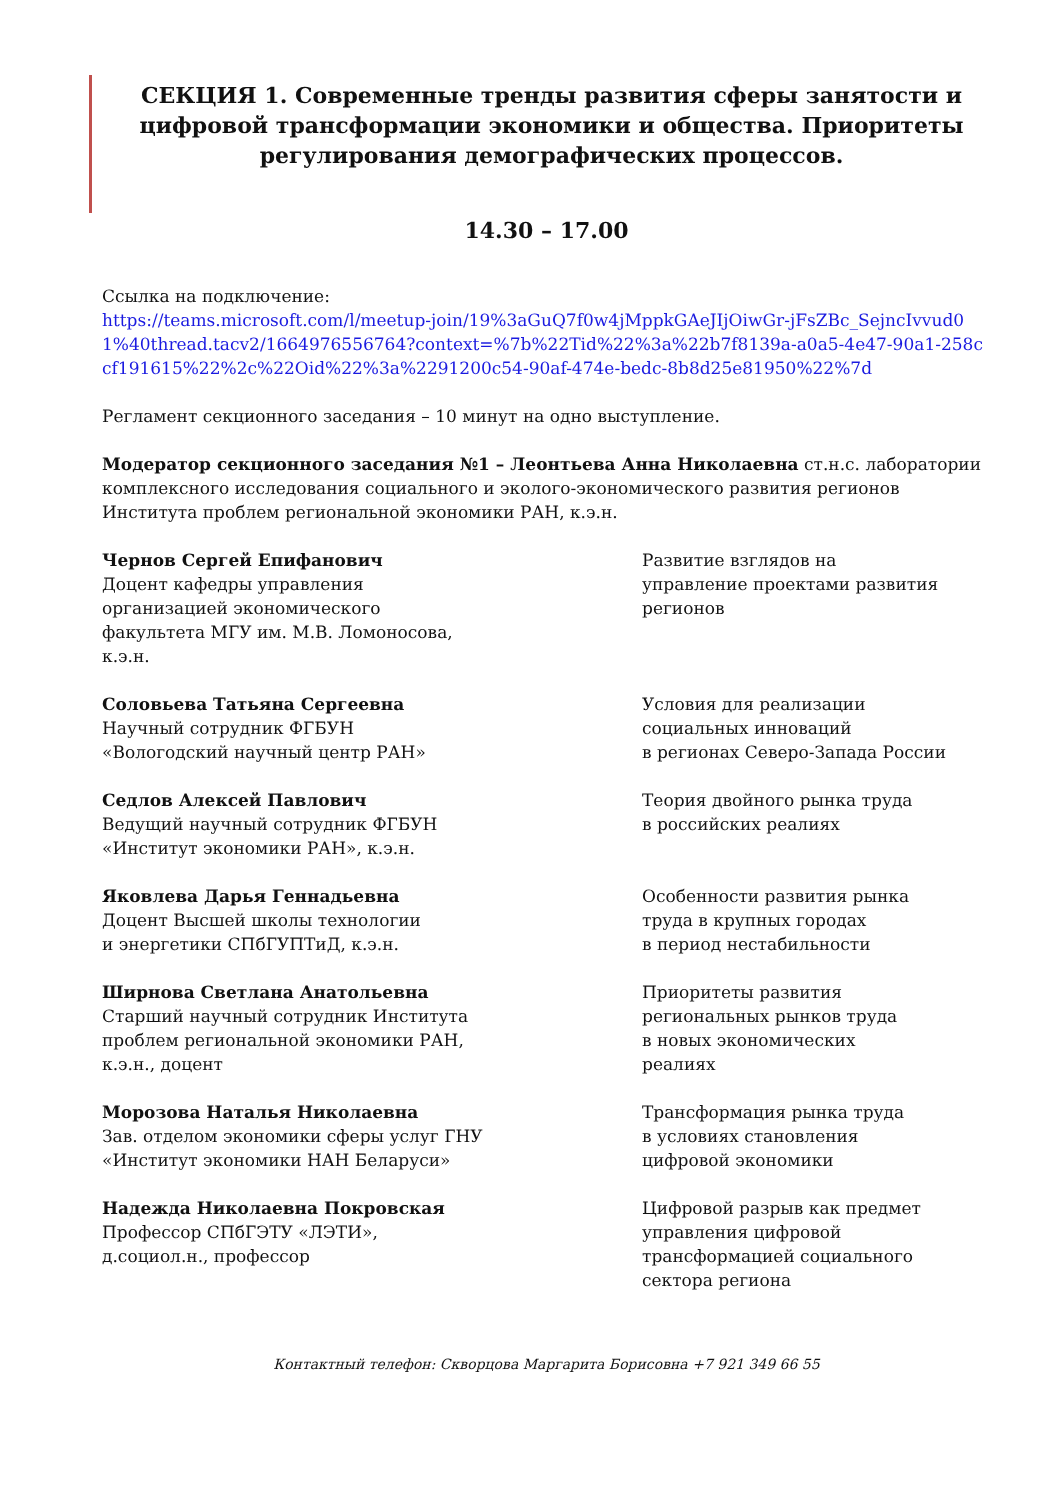СЕКЦИЯ 1. Современные тренды развития сферы занятости и цифровой трансформации экономики и общества. Приоритеты регулирования демографических процессов.
14.30 – 17.00
Ссылка на подключение:
https://teams.microsoft.com/l/meetup-join/19%3aGuQ7f0w4jMppkGAeJIjOiwGr-jFsZBc_SejncIvvud01%40thread.tacv2/1664976556764?context=%7b%22Tid%22%3a%22b7f8139a-a0a5-4e47-90a1-258ccf191615%22%2c%22Oid%22%3a%2291200c54-90af-474e-bedc-8b8d25e81950%22%7d
Регламент секционного заседания – 10 минут на одно выступление.
Модератор секционного заседания №1 – Леонтьева Анна Николаевна ст.н.с. лаборатории комплексного исследования социального и эколого-экономического развития регионов Института проблем региональной экономики РАН, к.э.н.
Чернов Сергей Епифанович
Доцент кафедры управления
организацией экономического
факультета МГУ им. М.В. Ломоносова,
к.э.н.
Развитие взглядов на
управление проектами развития
регионов
Соловьева Татьяна Сергеевна
Научный сотрудник ФГБУН
«Вологодский научный центр РАН»
Условия для реализации
социальных инноваций
в регионах Северо-Запада России
Седлов Алексей Павлович
Ведущий научный сотрудник ФГБУН
«Институт экономики РАН», к.э.н.
Теория двойного рынка труда
в российских реалиях
Яковлева Дарья Геннадьевна
Доцент Высшей школы технологии
и энергетики СПбГУПТиД, к.э.н.
Особенности развития рынка
труда в крупных городах
в период нестабильности
Ширнова Светлана Анатольевна
Старший научный сотрудник Института
проблем региональной экономики РАН,
к.э.н., доцент
Приоритеты развития
региональных рынков труда
в новых экономических
реалиях
Морозова Наталья Николаевна
Зав. отделом экономики сферы услуг ГНУ
«Институт экономики НАН Беларуси»
Трансформация рынка труда
в условиях становления
цифровой экономики
Надежда Николаевна Покровская
Профессор СПбГЭТУ «ЛЭТИ»,
д.социол.н., профессор
Цифровой разрыв как предмет
управления цифровой
трансформацией социального
сектора региона
Контактный телефон: Скворцова Маргарита Борисовна +7 921 349 66 55